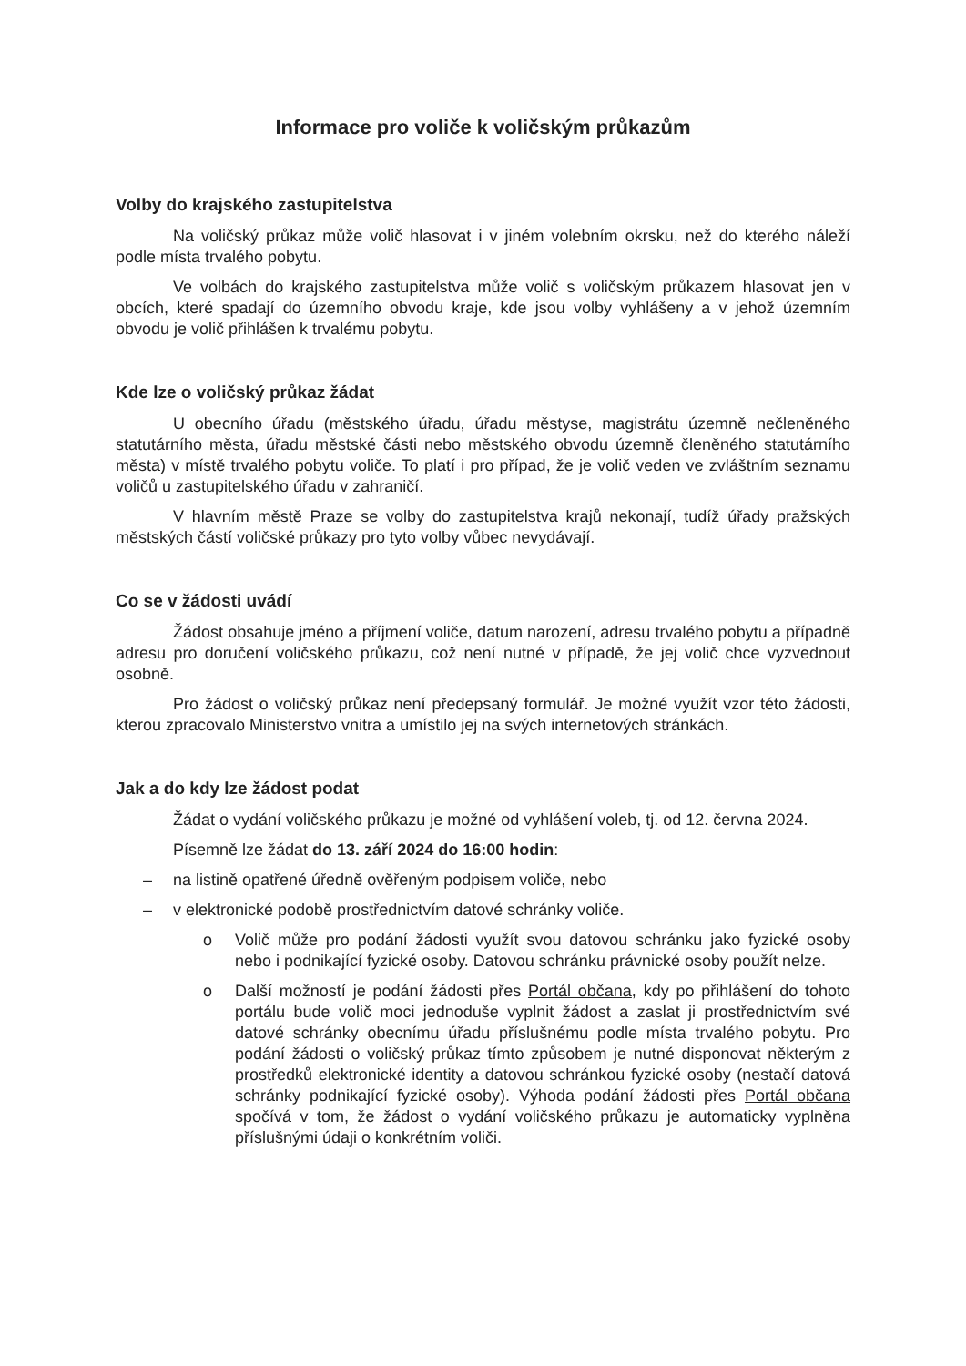Informace pro voliče k voličským průkazům
Volby do krajského zastupitelstva
Na voličský průkaz může volič hlasovat i v jiném volebním okrsku, než do kterého náleží podle místa trvalého pobytu.
Ve volbách do krajského zastupitelstva může volič s voličským průkazem hlasovat jen v obcích, které spadají do územního obvodu kraje, kde jsou volby vyhlášeny a v jehož územním obvodu je volič přihlášen k trvalému pobytu.
Kde lze o voličský průkaz žádat
U obecního úřadu (městského úřadu, úřadu městyse, magistrátu územně nečleněného statutárního města, úřadu městské části nebo městského obvodu územně členěného statutárního města) v místě trvalého pobytu voliče. To platí i pro případ, že je volič veden ve zvláštním seznamu voličů u zastupitelského úřadu v zahraničí.
V hlavním městě Praze se volby do zastupitelstva krajů nekonají, tudíž úřady pražských městských částí voličské průkazy pro tyto volby vůbec nevydávají.
Co se v žádosti uvádí
Žádost obsahuje jméno a příjmení voliče, datum narození, adresu trvalého pobytu a případně adresu pro doručení voličského průkazu, což není nutné v případě, že jej volič chce vyzvednout osobně.
Pro žádost o voličský průkaz není předepsaný formulář. Je možné využít vzor této žádosti, kterou zpracovalo Ministerstvo vnitra a umístilo jej na svých internetových stránkách.
Jak a do kdy lze žádost podat
Žádat o vydání voličského průkazu je možné od vyhlášení voleb, tj. od 12. června 2024.
Písemně lze žádat do 13. září 2024 do 16:00 hodin:
– na listině opatřené úředně ověřeným podpisem voliče, nebo
– v elektronické podobě prostřednictvím datové schránky voliče.
o Volič může pro podání žádosti využít svou datovou schránku jako fyzické osoby nebo i podnikající fyzické osoby. Datovou schránku právnické osoby použít nelze.
o Další možností je podání žádosti přes Portál občana, kdy po přihlášení do tohoto portálu bude volič moci jednoduše vyplnit žádost a zaslat ji prostřednictvím své datové schránky obecnímu úřadu příslušnému podle místa trvalého pobytu. Pro podání žádosti o voličský průkaz tímto způsobem je nutné disponovat některým z prostředků elektronické identity a datovou schránkou fyzické osoby (nestačí datová schránky podnikající fyzické osoby). Výhoda podání žádosti přes Portál občana spočívá v tom, že žádost o vydání voličského průkazu je automaticky vyplněna příslušnými údaji o konkrétním voliči.